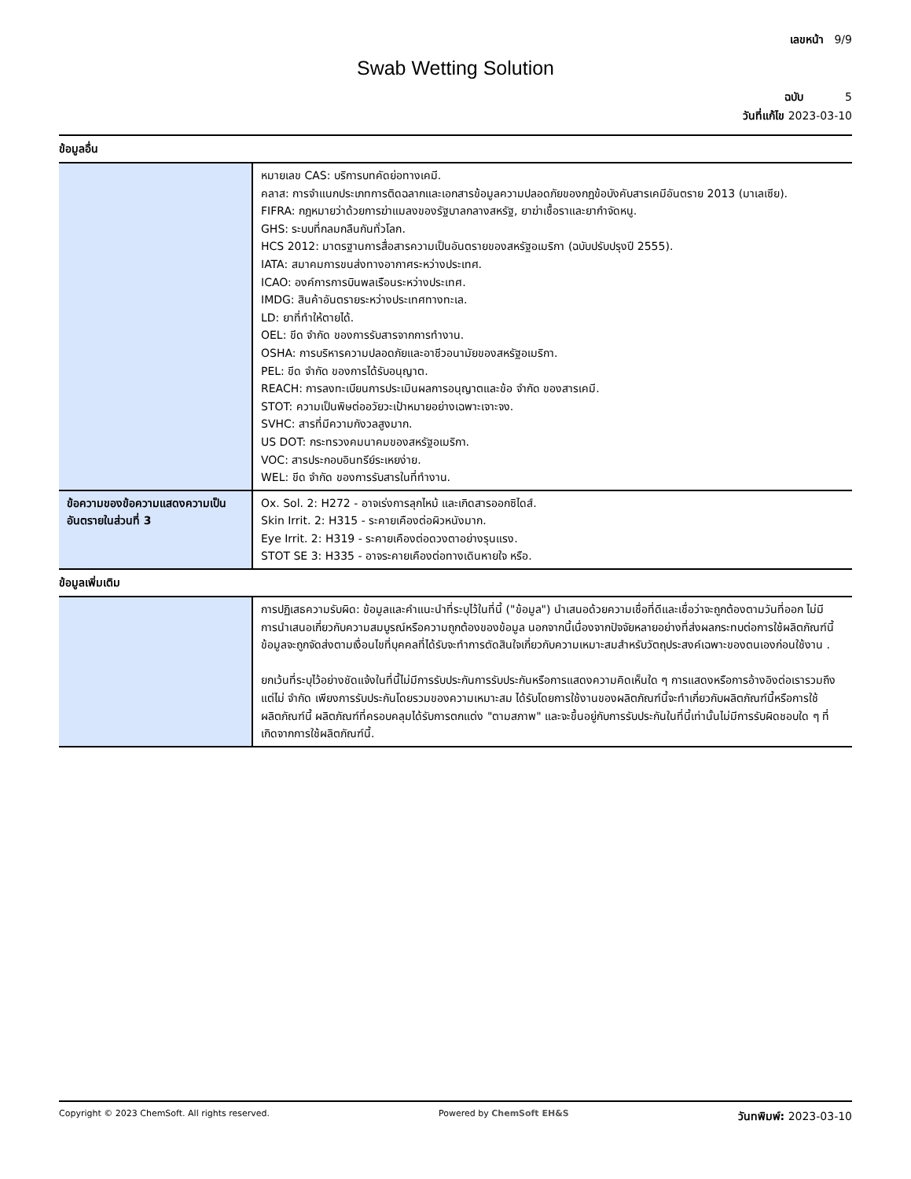เลขหน้า 9/9
Swab Wetting Solution
ฉบับ 5
วันที่แก้ไข 2023-03-10
ข้อมูลอื่น
| | หมายเลข CAS: บริการบทคัดย่อทางเคมี. คลาส: การจำแนกประเภทการติดฉลากและเอกสารข้อมูลความปลอดภัยของกฎข้อบังคับสารเคมีอันตราย 2013 (มาเลเซีย). FIFRA: กฎหมายว่าด้วยการฆ่าแมลงของรัฐบาลกลางสหรัฐ, ยาฆ่าเชื้อราและยากำจัดหนู. GHS: ระบบที่กลมกลืนกันทั่วโลก. HCS 2012: มาตรฐานการสื่อสารความเป็นอันตรายของสหรัฐอเมริกา (ฉบับปรับปรุงปี 2555). IATA: สมาคมการขนส่งทางอากาศระหว่างประเทศ. ICAO: องค์การการบินพลเรือนระหว่างประเทศ. IMDG: สินค้าอันตรายระหว่างประเทศทางทะเล. LD: ยาที่ทำให้ตายได้. OEL: ขีด จำกัด ของการรับสารจากการทำงาน. OSHA: การบริหารความปลอดภัยและอาชีวอนามัยของสหรัฐอเมริกา. PEL: ขีด จำกัด ของการได้รับอนุญาต. REACH: การลงทะเบียนการประเมินผลการอนุญาตและข้อ จำกัด ของสารเคมี. STOT: ความเป็นพิษต่ออวัยวะเป้าหมายอย่างเฉพาะเจาะจง. SVHC: สารที่มีความกังวลสูงมาก. US DOT: กระทรวงคมนาคมของสหรัฐอเมริกา. VOC: สารประกอบอินทรีย์ระเหยง่าย. WEL: ขีด จำกัด ของการรับสารในที่ทำงาน. |
| ข้อความของข้อความแสดงความเป็นอันตรายในส่วนที่ 3 | Ox. Sol. 2: H272 - อาจเร่งการลุกไหม้ และเกิดสารออกซิไดส์. Skin Irrit. 2: H315 - ระคายเคืองต่อผิวหนังมาก. Eye Irrit. 2: H319 - ระคายเคืองต่อดวงตาอย่างรุนแรง. STOT SE 3: H335 - อาจระคายเคืองต่อทางเดินหายใจ หรือ. |
ข้อมูลเพิ่มเติม
| | การปฏิเสธความรับผิด: ข้อมูลและคำแนะนำที่ระบุไว้ในที่นี้ ("ข้อมูล") นำเสนอด้วยความเชื่อที่ดีและเชื่อว่าจะถูกต้องตามวันที่ออก ไม่มีการนำเสนอเกี่ยวกับความสมบูรณ์หรือความถูกต้องของข้อมูล นอกจากนี้เนื่องจากปัจจัยหลายอย่างที่ส่งผลกระทบต่อการใช้ผลิตภัณฑ์นี้ข้อมูลจะถูกจัดส่งตามเงื่อนไขที่บุคคลที่ได้รับจะทำการตัดสินใจเกี่ยวกับความเหมาะสมสำหรับวัตถุประสงค์เฉพาะของตนเองก่อนใช้งาน . ยกเว้นที่ระบุไว้อย่างชัดแจ้งในที่นี้ไม่มีการรับประกันการรับประกันหรือการแสดงความคิดเห็นใด ๆ การแสดงหรือการอ้างอิงต่อเรารวมถึง แต่ไม่ จำกัด เพียงการรับประกันโดยรวมของความเหมาะสม ได้รับโดยการใช้งานของผลิตภัณฑ์นี้จะทำเกี่ยวกับผลิตภัณฑ์นี้หรือการใช้ผลิตภัณฑ์นี้ ผลิตภัณฑ์ที่ครอบคลุมได้รับการตกแต่ง "ตามสภาพ" และจะขึ้นอยู่กับการรับประกันในที่นี้เท่านั้นไม่มีการรับผิดชอบใด ๆ ที่เกิดจากการใช้ผลิตภัณฑ์นี้. |
Copyright © 2023 ChemSoft. All rights reserved. Powered by ChemSoft EH&S วันทพิมพ์: 2023-03-10